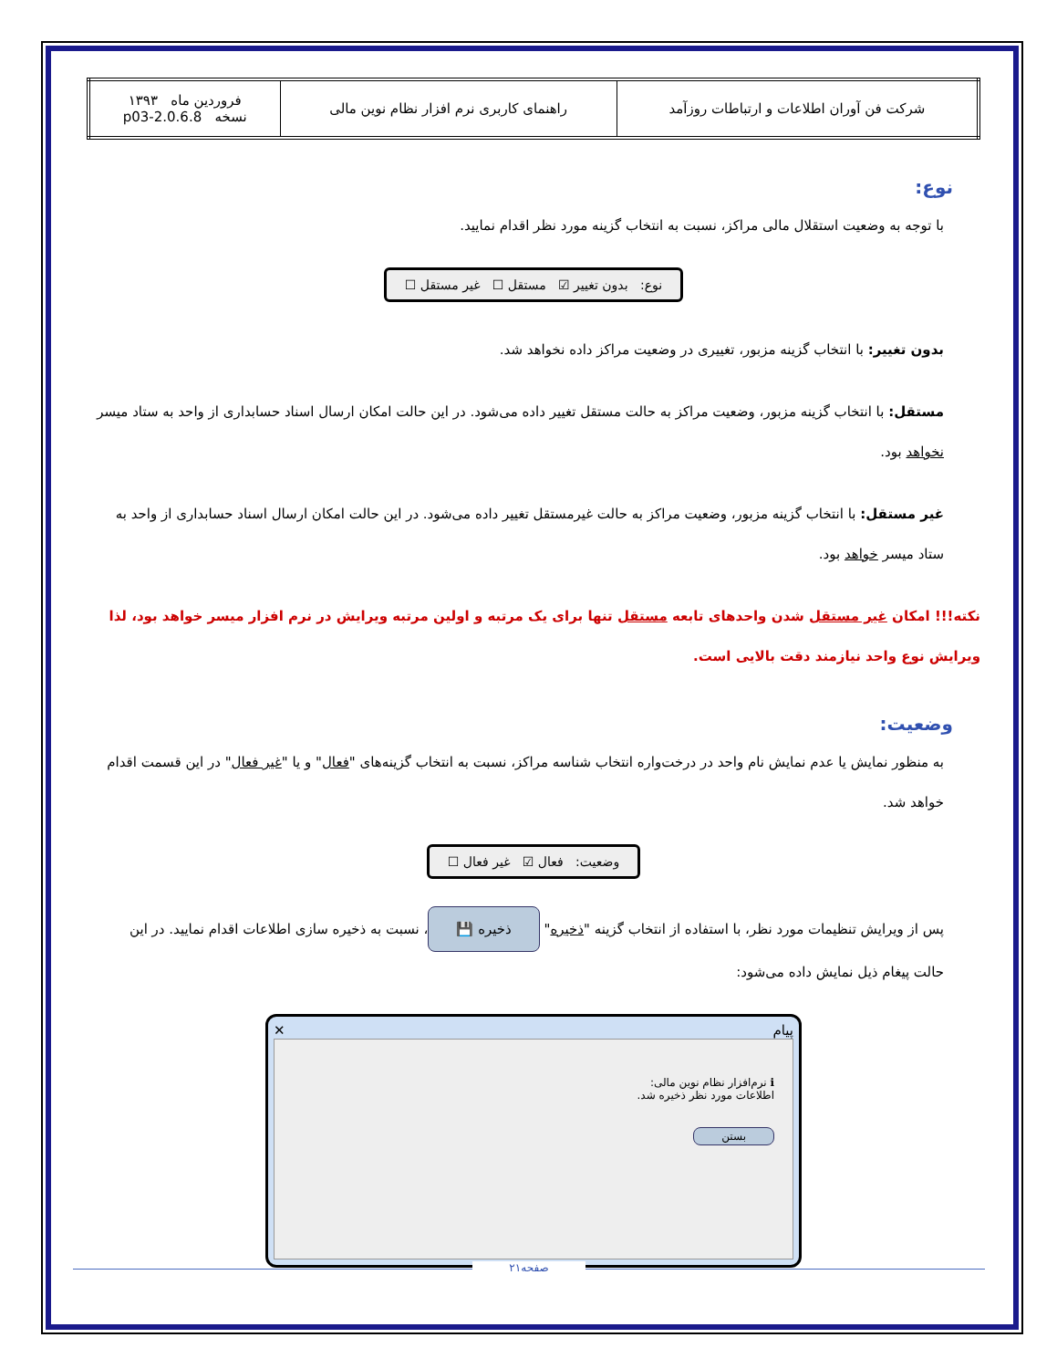| شرکت فن آوران اطلاعات و ارتباطات روزآمد | راهنمای کاربری نرم افزار نظام نوین مالی | فروردین ماه ۱۳۹۳ نسخه 2.0.6.8-p03 |
نوع:
با توجه به وضعیت استقلال مالی مراکز، نسبت به انتخاب گزینه مورد نظر اقدام نمایید.
نوع: بدون تغییر ☑ مستقل ☐ غیر مستقل ☐
بدون تغییر: با انتخاب گزینه مزبور، تغییری در وضعیت مراکز داده نخواهد شد.
مستقل: با انتخاب گزینه مزبور، وضعیت مراکز به حالت مستقل تغییر داده می‌شود. در این حالت امکان ارسال اسناد حسابداری از واحد به ستاد میسر نخواهد بود.
غیر مستقل: با انتخاب گزینه مزبور، وضعیت مراکز به حالت غیرمستقل تغییر داده می‌شود. در این حالت امکان ارسال اسناد حسابداری از واحد به ستاد میسر خواهد بود.
نکته!!! امکان غیر مستقل شدن واحدهای تابعه مستقل تنها برای یک مرتبه و اولین مرتبه ویرایش در نرم افزار میسر خواهد بود، لذا ویرایش نوع واحد نیازمند دقت بالایی است.
وضعیت:
به منظور نمایش یا عدم نمایش نام واحد در درخت‌واره انتخاب شناسه مراکز، نسبت به انتخاب گزینه‌های "فعال" و یا "غیر فعال" در این قسمت اقدام خواهد شد.
وضعیت: فعال ☑ غیر فعال ☐
پس از ویرایش تنظیمات مورد نظر، با استفاده از انتخاب گزینه "ذخیره" ذخیره 💾 ، نسبت به ذخیره سازی اطلاعات اقدام نمایید. در این حالت پیغام ذیل نمایش داده می‌شود:
پیام ✕
ℹ نرم‌افزار نظام نوین مالی:
اطلاعات مورد نظر ذخیره شد.
بستن
صفحه۲۱